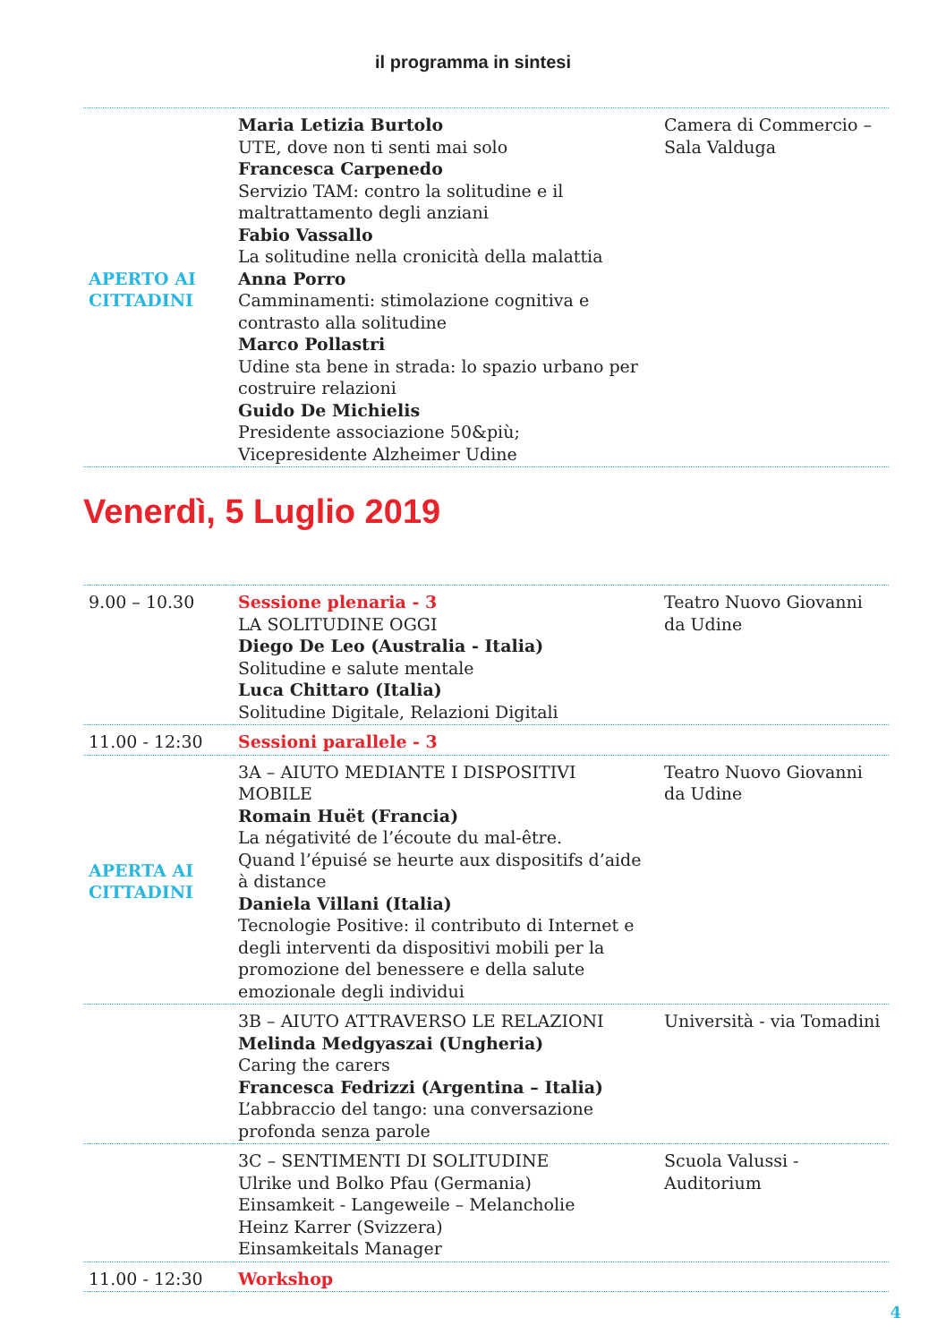il programma in sintesi
| APERTO AI CITTADINI | Maria Letizia Burtolo UTE, dove non ti senti mai solo Francesca Carpenedo Servizio TAM: contro la solitudine e il maltrattamento degli anziani Fabio Vassallo La solitudine nella cronicità della malattia Anna Porro Camminamenti: stimolazione cognitiva e contrasto alla solitudine Marco Pollastri Udine sta bene in strada: lo spazio urbano per costruire relazioni Guido De Michielis Presidente associazione 50&più; Vicepresidente Alzheimer Udine | Camera di Commercio – Sala Valduga |
Venerdì, 5 Luglio 2019
| 9.00 – 10.30 | Sessione plenaria - 3 LA SOLITUDINE OGGI Diego De Leo (Australia - Italia) Solitudine e salute mentale Luca Chittaro (Italia) Solitudine Digitale, Relazioni Digitali | Teatro Nuovo Giovanni da Udine |
| 11.00 - 12:30 | Sessioni parallele - 3 | |
| APERTA AI CITTADINI | 3A – AIUTO MEDIANTE I DISPOSITIVI MOBILE Romain Huët (Francia) La négativité de l’écoute du mal-être. Quand l’épuisé se heurte aux dispositifs d’aide à distance Daniela Villani (Italia) Tecnologie Positive: il contributo di Internet e degli interventi da dispositivi mobili per la promozione del benessere e della salute emozionale degli individui | Teatro Nuovo Giovanni da Udine |
| | 3B – AIUTO ATTRAVERSO LE RELAZIONI Melinda Medgyaszai (Ungheria) Caring the carers Francesca Fedrizzi (Argentina – Italia) L’abbraccio del tango: una conversazione profonda senza parole | Università - via Tomadini |
| | 3C – SENTIMENTI DI SOLITUDINE Ulrike und Bolko Pfau (Germania) Einsamkeit - Langeweile – Melancholie Heinz Karrer (Svizzera) Einsamkeitals Manager | Scuola Valussi - Auditorium |
| 11.00 - 12:30 | Workshop | |
4